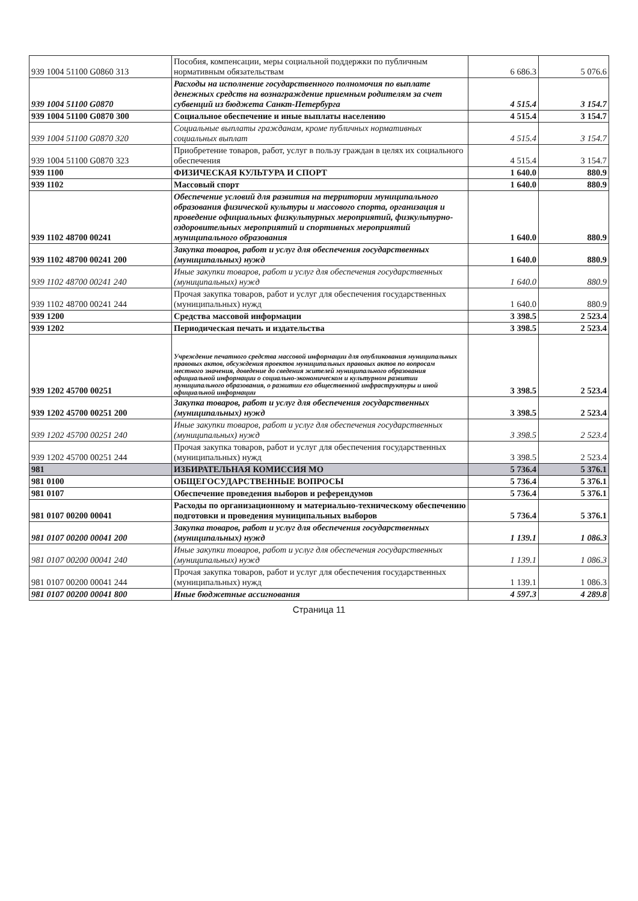| 939 1004 51100 G0860 313 | Пособия, компенсации, меры социальной поддержки по публичным нормативным обязательствам | 6 686.3 | 5 076.6 |
| 939 1004 51100 G0870 | Расходы на исполнение государственного полномочия по выплате денежных средств на вознаграждение приемным родителям за счет субвенций из бюджета Санкт-Петербурга | 4 515.4 | 3 154.7 |
| 939 1004 51100 G0870 300 | Социальное обеспечение и иные выплаты населению | 4 515.4 | 3 154.7 |
| 939 1004 51100 G0870 320 | Социальные выплаты гражданам, кроме публичных нормативных социальных выплат | 4 515.4 | 3 154.7 |
| 939 1004 51100 G0870 323 | Приобретение товаров, работ, услуг в пользу граждан в целях их социального обеспечения | 4 515.4 | 3 154.7 |
| 939 1100 | ФИЗИЧЕСКАЯ КУЛЬТУРА И СПОРТ | 1 640.0 | 880.9 |
| 939 1102 | Массовый спорт | 1 640.0 | 880.9 |
| 939 1102 48700 00241 | Обеспечение условий для развития на территории муниципального образования физической культуры и массового спорта, организация и проведение официальных физкультурных мероприятий, физкультурно-оздоровительных мероприятий и спортивных мероприятий муниципального образования | 1 640.0 | 880.9 |
| 939 1102 48700 00241 200 | Закупка товаров, работ и услуг для обеспечения государственных (муниципальных) нужд | 1 640.0 | 880.9 |
| 939 1102 48700 00241 240 | Иные закупки товаров, работ и услуг для обеспечения государственных (муниципальных) нужд | 1 640.0 | 880.9 |
| 939 1102 48700 00241 244 | Прочая закупка товаров, работ и услуг для обеспечения государственных (муниципальных) нужд | 1 640.0 | 880.9 |
| 939 1200 | Средства массовой информации | 3 398.5 | 2 523.4 |
| 939 1202 | Периодическая печать и издательства | 3 398.5 | 2 523.4 |
| 939 1202 45700 00251 | Учреждение печатного средства массовой информации для опубликования муниципальных правовых актов, обсуждения проектов муниципальных правовых актов по вопросам местного значения, доведение до сведения жителей муниципального образования официальной информации о социально-экономическом и культурном развитии муниципального образования, о развитии его общественной инфраструктуры и иной официальной информации | 3 398.5 | 2 523.4 |
| 939 1202 45700 00251 200 | Закупка товаров, работ и услуг для обеспечения государственных (муниципальных) нужд | 3 398.5 | 2 523.4 |
| 939 1202 45700 00251 240 | Иные закупки товаров, работ и услуг для обеспечения государственных (муниципальных) нужд | 3 398.5 | 2 523.4 |
| 939 1202 45700 00251 244 | Прочая закупка товаров, работ и услуг для обеспечения государственных (муниципальных) нужд | 3 398.5 | 2 523.4 |
| 981 | ИЗБИРАТЕЛЬНАЯ КОМИССИЯ МО | 5 736.4 | 5 376.1 |
| 981 0100 | ОБЩЕГОСУДАРСТВЕННЫЕ ВОПРОСЫ | 5 736.4 | 5 376.1 |
| 981 0107 | Обеспечение проведения выборов и референдумов | 5 736.4 | 5 376.1 |
| 981 0107 00200 00041 | Расходы по организационному и материально-техническому обеспечению подготовки и проведения муниципальных выборов | 5 736.4 | 5 376.1 |
| 981 0107 00200 00041 200 | Закупка товаров, работ и услуг для обеспечения государственных (муниципальных) нужд | 1 139.1 | 1 086.3 |
| 981 0107 00200 00041 240 | Иные закупки товаров, работ и услуг для обеспечения государственных (муниципальных) нужд | 1 139.1 | 1 086.3 |
| 981 0107 00200 00041 244 | Прочая закупка товаров, работ и услуг для обеспечения государственных (муниципальных) нужд | 1 139.1 | 1 086.3 |
| 981 0107 00200 00041 800 | Иные бюджетные ассигнования | 4 597.3 | 4 289.8 |
Страница 11